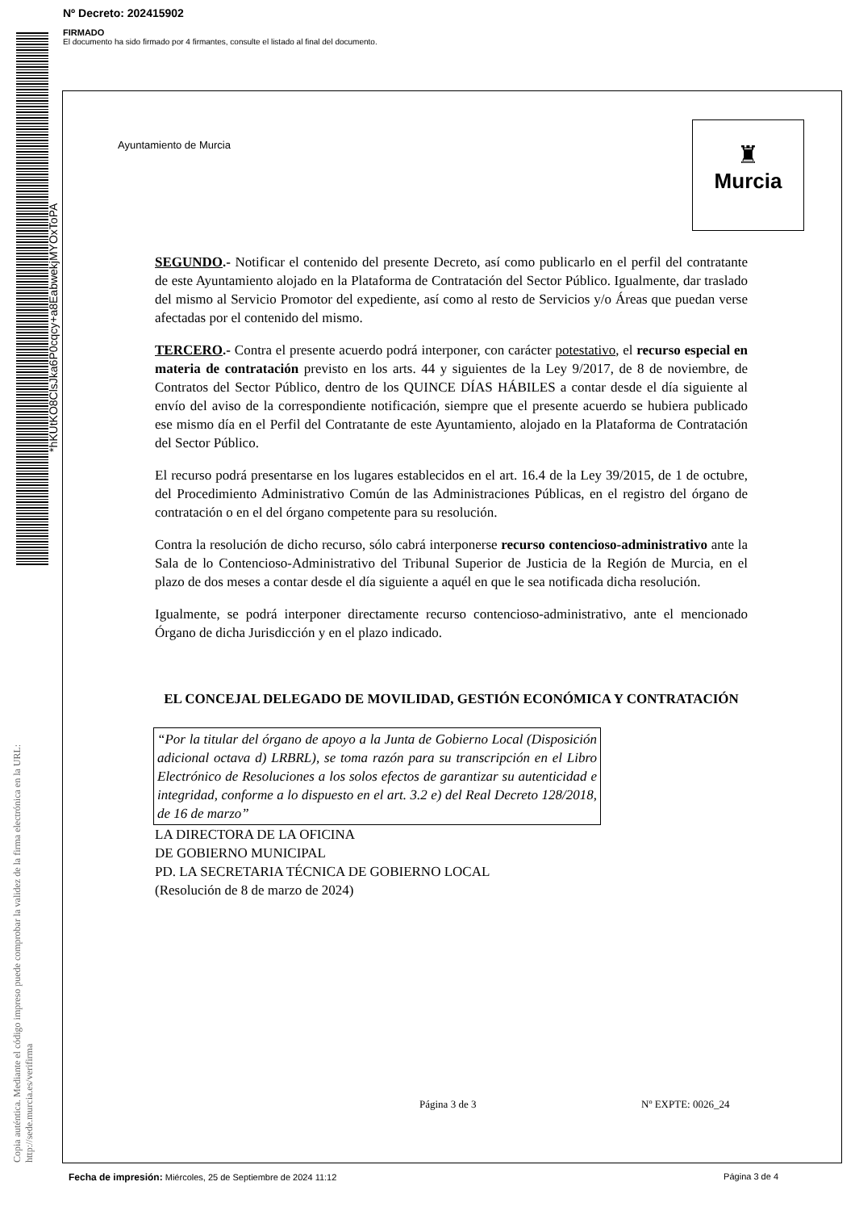Nº Decreto: 202415902
FIRMADO
El documento ha sido firmado por 4 firmantes, consulte el listado al final del documento.
*hKUtKO8ClsJka6P0cqcy+a8EabwekjMYOxToPA
Copia auténtica. Mediante el código impreso puede comprobar la validez de la firma electrónica en la URL:
http://sede.murcia.es/verifirma
Ayuntamiento de Murcia
♜
Murcia
SEGUNDO.- Notificar el contenido del presente Decreto, así como publicarlo en el perfil del contratante de este Ayuntamiento alojado en la Plataforma de Contratación del Sector Público. Igualmente, dar traslado del mismo al Servicio Promotor del expediente, así como al resto de Servicios y/o Áreas que puedan verse afectadas por el contenido del mismo.
TERCERO.- Contra el presente acuerdo podrá interponer, con carácter potestativo, el recurso especial en materia de contratación previsto en los arts. 44 y siguientes de la Ley 9/2017, de 8 de noviembre, de Contratos del Sector Público, dentro de los QUINCE DÍAS HÁBILES a contar desde el día siguiente al envío del aviso de la correspondiente notificación, siempre que el presente acuerdo se hubiera publicado ese mismo día en el Perfil del Contratante de este Ayuntamiento, alojado en la Plataforma de Contratación del Sector Público.
El recurso podrá presentarse en los lugares establecidos en el art. 16.4 de la Ley 39/2015, de 1 de octubre, del Procedimiento Administrativo Común de las Administraciones Públicas, en el registro del órgano de contratación o en el del órgano competente para su resolución.
Contra la resolución de dicho recurso, sólo cabrá interponerse recurso contencioso-administrativo ante la Sala de lo Contencioso-Administrativo del Tribunal Superior de Justicia de la Región de Murcia, en el plazo de dos meses a contar desde el día siguiente a aquél en que le sea notificada dicha resolución.
Igualmente, se podrá interponer directamente recurso contencioso-administrativo, ante el mencionado Órgano de dicha Jurisdicción y en el plazo indicado.
EL CONCEJAL DELEGADO DE MOVILIDAD, GESTIÓN ECONÓMICA Y CONTRATACIÓN
“Por la titular del órgano de apoyo a la Junta de Gobierno Local (Disposición adicional octava d) LRBRL), se toma razón para su transcripción en el Libro Electrónico de Resoluciones a los solos efectos de garantizar su autenticidad e integridad, conforme a lo dispuesto en el art. 3.2 e) del Real Decreto 128/2018, de 16 de marzo”
LA DIRECTORA DE LA OFICINA
DE GOBIERNO MUNICIPAL
PD. LA SECRETARIA TÉCNICA DE GOBIERNO LOCAL
(Resolución de 8 de marzo de 2024)
Página 3 de 3 Nº EXPTE: 0026_24
Fecha de impresión: Miércoles, 25 de Septiembre de 2024 11:12 Página 3 de 4